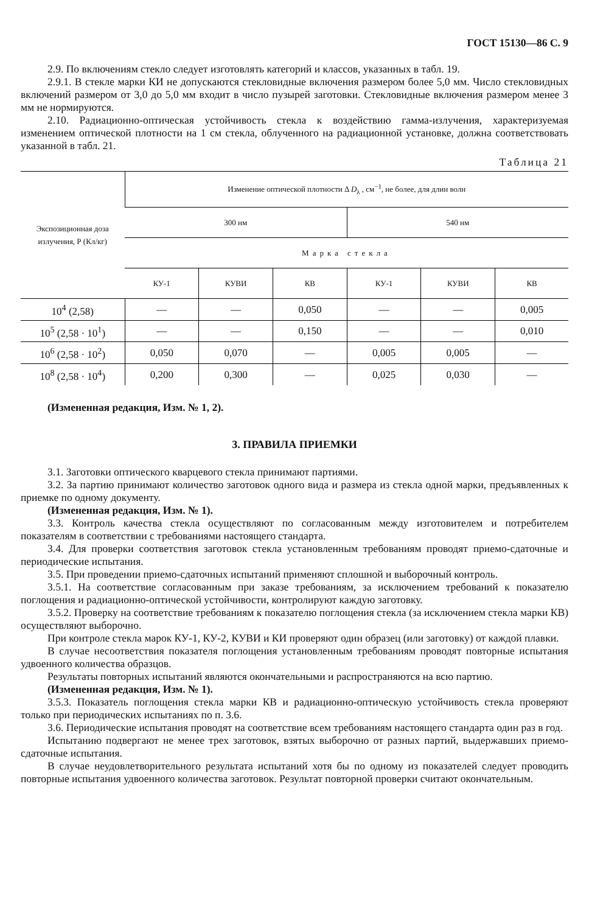ГОСТ 15130—86 С. 9
2.9. По включениям стекло следует изготовлять категорий и классов, указанных в табл. 19.
2.9.1. В стекле марки КИ не допускаются стекловидные включения размером более 5,0 мм. Число стекловидных включений размером от 3,0 до 5,0 мм входит в число пузырей заготовки. Стекловидные включения размером менее 3 мм не нормируются.
2.10. Радиационно-оптическая устойчивость стекла к воздействию гамма-излучения, характеризуемая изменением оптической плотности на 1 см стекла, облученного на радиационной установке, должна соответствовать указанной в табл. 21.
Таблица 21
| Экспозиционная доза излучения, Р (Кл/кг) | Изменение оптической плотности Δ D<sub>λ</sub> , см<sup>−1</sup>, не более, для длин волн | | | | | |
| --- | --- | --- | --- | --- | --- | --- |
| | 300 нм | | | 540 нм | | |
| | Марка стекла | | | | | |
| | КУ-1 | КУВИ | КВ | КУ-1 | КУВИ | КВ |
| 10<sup>4</sup> (2,58) | — | — | 0,050 | — | — | 0,005 |
| 10<sup>5</sup> (2,58 · 10<sup>1</sup>) | — | — | 0,150 | — | — | 0,010 |
| 10<sup>6</sup> (2,58 · 10<sup>2</sup>) | 0,050 | 0,070 | — | 0,005 | 0,005 | — |
| 10<sup>8</sup> (2,58 · 10<sup>4</sup>) | 0,200 | 0,300 | — | 0,025 | 0,030 | — |
(Измененная редакция, Изм. № 1, 2).
3. ПРАВИЛА ПРИЕМКИ
3.1. Заготовки оптического кварцевого стекла принимают партиями.
3.2. За партию принимают количество заготовок одного вида и размера из стекла одной марки, предъявленных к приемке по одному документу.
(Измененная редакция, Изм. № 1).
3.3. Контроль качества стекла осуществляют по согласованным между изготовителем и потребителем показателям в соответствии с требованиями настоящего стандарта.
3.4. Для проверки соответствия заготовок стекла установленным требованиям проводят приемо-сдаточные и периодические испытания.
3.5. При проведении приемо-сдаточных испытаний применяют сплошной и выборочный контроль.
3.5.1. На соответствие согласованным при заказе требованиям, за исключением требований к показателю поглощения и радиационно-оптической устойчивости, контролируют каждую заготовку.
3.5.2. Проверку на соответствие требованиям к показателю поглощения стекла (за исключением стекла марки КВ) осуществляют выборочно.
При контроле стекла марок КУ-1, КУ-2, КУВИ и КИ проверяют один образец (или заготовку) от каждой плавки.
В случае несоответствия показателя поглощения установленным требованиям проводят повторные испытания удвоенного количества образцов.
Результаты повторных испытаний являются окончательными и распространяются на всю партию.
(Измененная редакция, Изм. № 1).
3.5.3. Показатель поглощения стекла марки КВ и радиационно-оптическую устойчивость стекла проверяют только при периодических испытаниях по п. 3.6.
3.6. Периодические испытания проводят на соответствие всем требованиям настоящего стандарта один раз в год.
Испытанию подвергают не менее трех заготовок, взятых выборочно от разных партий, выдержавших приемо-сдаточные испытания.
В случае неудовлетворительного результата испытаний хотя бы по одному из показателей следует проводить повторные испытания удвоенного количества заготовок. Результат повторной проверки считают окончательным.